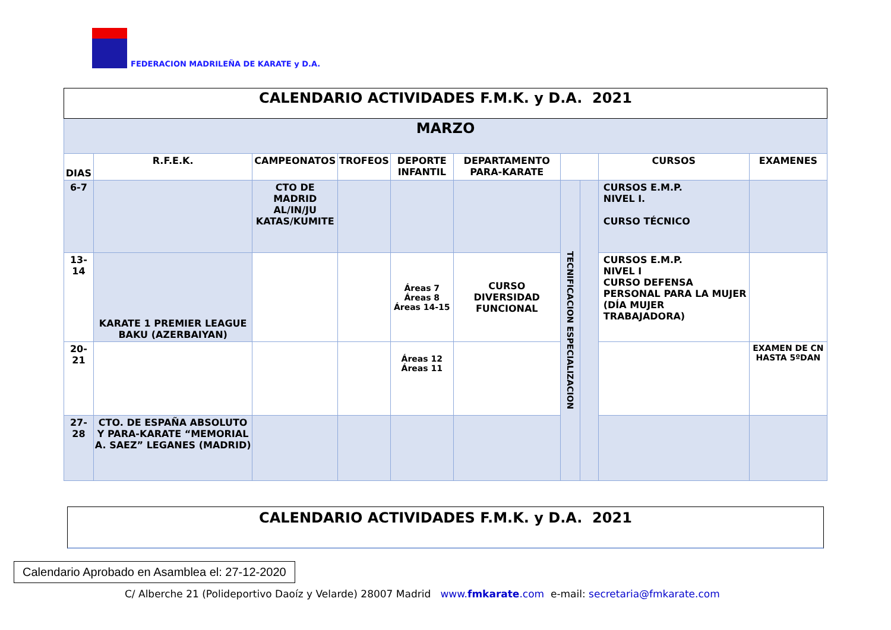FEDERACION MADRILEÑA DE KARATE y D.A.
| CALENDARIO ACTIVIDADES F.M.K. y D.A. 2021 | | | | | | | | | |
| MARZO | | | | | | | | | |
| DIAS | R.F.E.K. | CAMPEONATOS | TROFEOS | DEPORTE INFANTIL | DEPARTAMENTO PARA-KARATE | | | CURSOS | EXAMENES |
| 6-7 | | CTO DE MADRID AL/IN/JU KATAS/KUMITE | | | | TECNIFICACION ESPECIALIZACION | | CURSOS E.M.P. NIVEL I. CURSO TÉCNICO | |
| 13-14 | KARATE 1 PREMIER LEAGUE BAKU (AZERBAIYAN) | | | Áreas 7 Áreas 8 Áreas 14-15 | CURSO DIVERSIDAD FUNCIONAL | | | CURSOS E.M.P. NIVEL I CURSO DEFENSA PERSONAL PARA LA MUJER (DÍA MUJER TRABAJADORA) | |
| 20-21 | | | | Áreas 12 Áreas 11 | | | | | EXAMEN DE CN HASTA 5ºDAN |
| 27-28 | CTO. DE ESPAÑA ABSOLUTO Y PARA-KARATE “MEMORIAL A. SAEZ” LEGANES (MADRID) | | | | | | | | |
CALENDARIO ACTIVIDADES F.M.K. y D.A. 2021
Calendario Aprobado en Asamblea el: 27-12-2020
C/ Alberche 21 (Polideportivo Daoíz y Velarde) 28007 Madrid www.fmkarate.com e-mail: secretaria@fmkarate.com